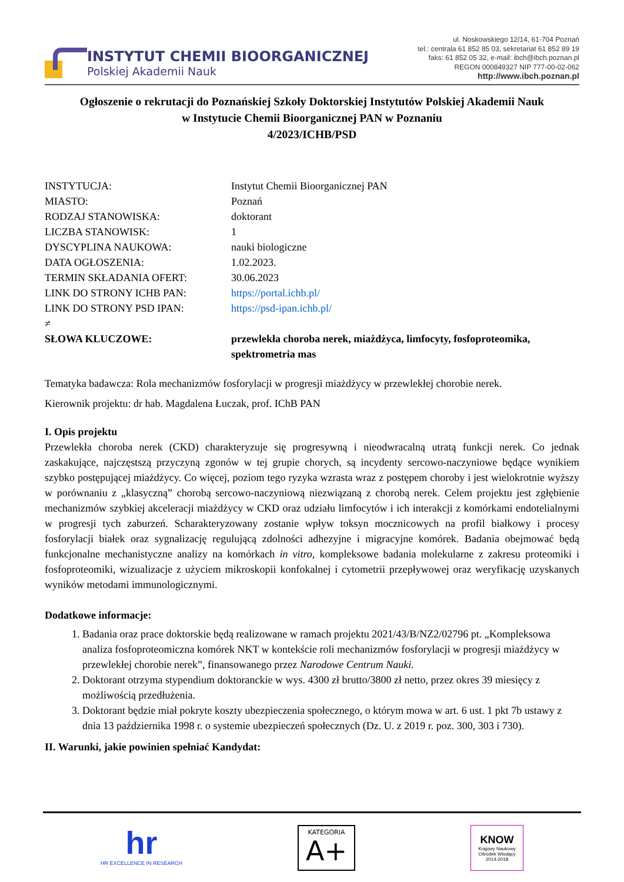INSTYTUT CHEMII BIOORGANICZNEJ
Polskiej Akademii Nauk
ul. Noskowskiego 12/14, 61-704 Poznań
tel.: centrala 61 852 85 03, sekretariat 61 852 89 19
faks: 61 852 05 32, e-mail: ibch@ibch.poznan.pl
REGON 000849327 NIP 777-00-02-062
http://www.ibch.poznan.pl
Ogłoszenie o rekrutacji do Poznańskiej Szkoły Doktorskiej Instytutów Polskiej Akademii Nauk
w Instytucie Chemii Bioorganicznej PAN w Poznaniu
4/2023/ICHB/PSD
INSTYTUCJA:
Instytut Chemii Bioorganicznej PAN
MIASTO:
Poznań
RODZAJ STANOWISKA:
doktorant
LICZBA STANOWISK:
1
DYSCYPLINA NAUKOWA:
nauki biologiczne
DATA OGŁOSZENIA:
1.02.2023.
TERMIN SKŁADANIA OFERT:
30.06.2023
LINK DO STRONY ICHB PAN:
https://portal.ichb.pl/
LINK DO STRONY PSD IPAN:
https://psd-ipan.ichb.pl/
≠
SŁOWA KLUCZOWE:
przewlekła choroba nerek, miażdżyca, limfocyty, fosfoproteomika, spektrometria mas
Tematyka badawcza: Rola mechanizmów fosforylacji w progresji miażdżycy w przewlekłej chorobie nerek.
Kierownik projektu: dr hab. Magdalena Łuczak, prof. IChB PAN
I. Opis projektu
Przewlekła choroba nerek (CKD) charakteryzuje się progresywną i nieodwracalną utratą funkcji nerek. Co jednak zaskakujące, najczęstszą przyczyną zgonów w tej grupie chorych, są incydenty sercowo-naczyniowe będące wynikiem szybko postępującej miażdżycy. Co więcej, poziom tego ryzyka wzrasta wraz z postępem choroby i jest wielokrotnie wyższy w porównaniu z „klasyczną” chorobą sercowo-naczyniową niezwiązaną z chorobą nerek. Celem projektu jest zgłębienie mechanizmów szybkiej akceleracji miażdżycy w CKD oraz udziału limfocytów i ich interakcji z komórkami endotelialnymi w progresji tych zaburzeń. Scharakteryzowany zostanie wpływ toksyn mocznicowych na profil białkowy i procesy fosforylacji białek oraz sygnalizację regulującą zdolności adhezyjne i migracyjne komórek. Badania obejmować będą funkcjonalne mechanistyczne analizy na komórkach in vitro, kompleksowe badania molekularne z zakresu proteomiki i fosfoproteomiki, wizualizacje z użyciem mikroskopii konfokalnej i cytometrii przepływowej oraz weryfikację uzyskanych wyników metodami immunologicznymi.
Dodatkowe informacje:
1. Badania oraz prace doktorskie będą realizowane w ramach projektu 2021/43/B/NZ2/02796 pt. „Kompleksowa analiza fosfoproteomiczna komórek NKT w kontekście roli mechanizmów fosforylacji w progresji miażdżycy w przewlekłej chorobie nerek”, finansowanego przez Narodowe Centrum Nauki.
2. Doktorant otrzyma stypendium doktoranckie w wys. 4300 zł brutto/3800 zł netto, przez okres 39 miesięcy z możliwością przedłużenia.
3. Doktorant będzie miał pokryte koszty ubezpieczenia społecznego, o którym mowa w art. 6 ust. 1 pkt 7b ustawy z dnia 13 października 1998 r. o systemie ubezpieczeń społecznych (Dz. U. z 2019 r. poz. 300, 303 i 730).
II. Warunki, jakie powinien spełniać Kandydat:
hr
HR EXCELLENCE IN RESEARCH
KATEGORIA
A+
KNOW
Krajowy Naukowy
Ośrodek Wiodący
2014-2018